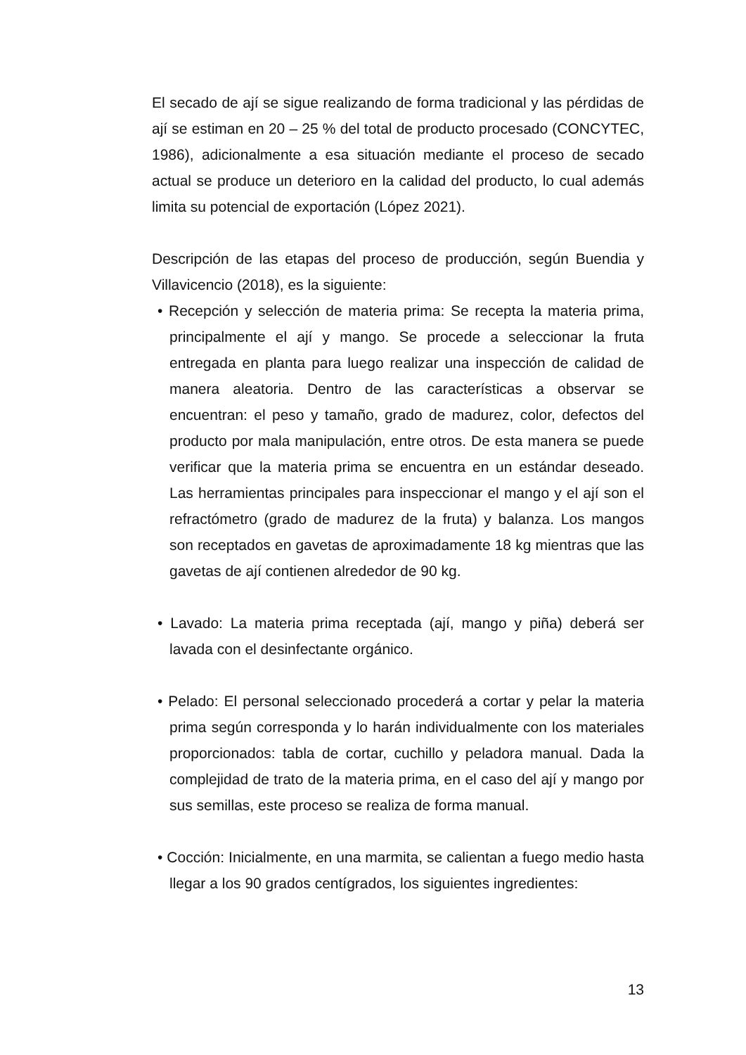El secado de ají se sigue realizando de forma tradicional y las pérdidas de ají se estiman en 20 – 25 % del total de producto procesado (CONCYTEC, 1986), adicionalmente a esa situación mediante el proceso de secado actual se produce un deterioro en la calidad del producto, lo cual además limita su potencial de exportación (López 2021).
Descripción de las etapas del proceso de producción, según Buendia y Villavicencio (2018), es la siguiente:
• Recepción y selección de materia prima: Se recepta la materia prima, principalmente el ají y mango. Se procede a seleccionar la fruta entregada en planta para luego realizar una inspección de calidad de manera aleatoria. Dentro de las características a observar se encuentran: el peso y tamaño, grado de madurez, color, defectos del producto por mala manipulación, entre otros. De esta manera se puede verificar que la materia prima se encuentra en un estándar deseado. Las herramientas principales para inspeccionar el mango y el ají son el refractómetro (grado de madurez de la fruta) y balanza. Los mangos son receptados en gavetas de aproximadamente 18 kg mientras que las gavetas de ají contienen alrededor de 90 kg.
• Lavado: La materia prima receptada (ají, mango y piña) deberá ser lavada con el desinfectante orgánico.
• Pelado: El personal seleccionado procederá a cortar y pelar la materia prima según corresponda y lo harán individualmente con los materiales proporcionados: tabla de cortar, cuchillo y peladora manual. Dada la complejidad de trato de la materia prima, en el caso del ají y mango por sus semillas, este proceso se realiza de forma manual.
• Cocción: Inicialmente, en una marmita, se calientan a fuego medio hasta llegar a los 90 grados centígrados, los siguientes ingredientes:
13